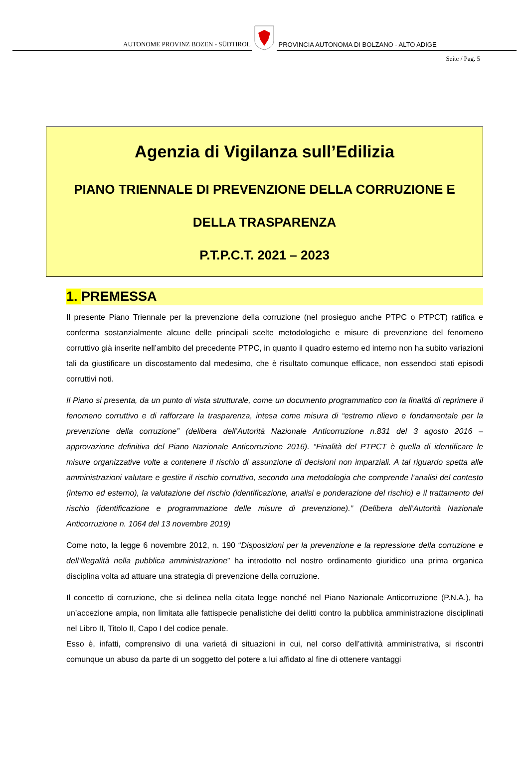AUTONOME PROVINZ BOZEN - SÜDTIROL
PROVINCIA AUTONOMA DI BOLZANO - ALTO ADIGE
Seite / Pag. 5
Agenzia di Vigilanza sull’Edilizia
PIANO TRIENNALE DI PREVENZIONE DELLA CORRUZIONE E
DELLA TRASPARENZA
P.T.P.C.T. 2021 – 2023
1. PREMESSA
Il presente Piano Triennale per la prevenzione della corruzione (nel prosieguo anche PTPC o PTPCT) ratifica e conferma sostanzialmente alcune delle principali scelte metodologiche e misure di prevenzione del fenomeno corruttivo già inserite nell’ambito del precedente PTPC, in quanto il quadro esterno ed interno non ha subito variazioni tali da giustificare un discostamento dal medesimo, che è risultato comunque efficace, non essendoci stati episodi corruttivi noti.
Il Piano si presenta, da un punto di vista strutturale, come un documento programmatico con la finalitá di reprimere il fenomeno corruttivo e di rafforzare la trasparenza, intesa come misura di “estremo rilievo e fondamentale per la prevenzione della corruzione” (delibera dell’Autorità Nazionale Anticorruzione n.831 del 3 agosto 2016 – approvazione definitiva del Piano Nazionale Anticorruzione 2016). “Finalità del PTPCT è quella di identificare le misure organizzative volte a contenere il rischio di assunzione di decisioni non imparziali. A tal riguardo spetta alle amministrazioni valutare e gestire il rischio corruttivo, secondo una metodologia che comprende l’analisi del contesto (interno ed esterno), la valutazione del rischio (identificazione, analisi e ponderazione del rischio) e il trattamento del rischio (identificazione e programmazione delle misure di prevenzione).” (Delibera dell’Autorità Nazionale Anticorruzione n. 1064 del 13 novembre 2019)
Come noto, la legge 6 novembre 2012, n. 190 “Disposizioni per la prevenzione e la repressione della corruzione e dell’illegalità nella pubblica amministrazione” ha introdotto nel nostro ordinamento giuridico una prima organica disciplina volta ad attuare una strategia di prevenzione della corruzione.
Il concetto di corruzione, che si delinea nella citata legge nonché nel Piano Nazionale Anticorruzione (P.N.A.), ha un’accezione ampia, non limitata alle fattispecie penalistiche dei delitti contro la pubblica amministrazione disciplinati nel Libro II, Titolo II, Capo I del codice penale.
Esso è, infatti, comprensivo di una varietá di situazioni in cui, nel corso dell’attività amministrativa, si riscontri comunque un abuso da parte di un soggetto del potere a lui affidato al fine di ottenere vantaggi